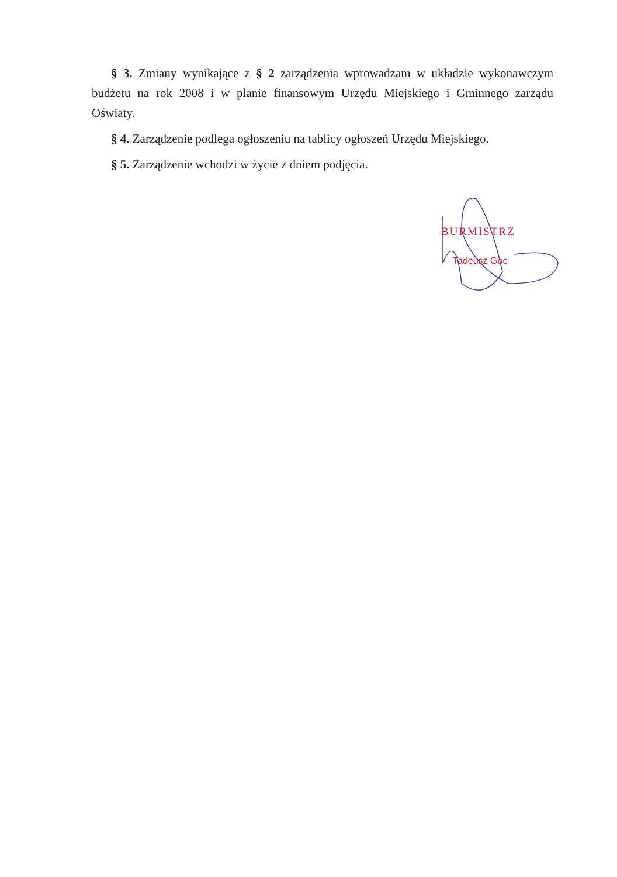§ 3. Zmiany wynikające z § 2 zarządzenia wprowadzam w układzie wykonawczym budżetu na rok 2008 i w planie finansowym Urzędu Miejskiego i Gminnego zarządu Oświaty.
§ 4. Zarządzenie podlega ogłoszeniu na tablicy ogłoszeń Urzędu Miejskiego.
§ 5. Zarządzenie wchodzi w życie z dniem podjęcia.
BURMISTRZ
Tadeusz Goc